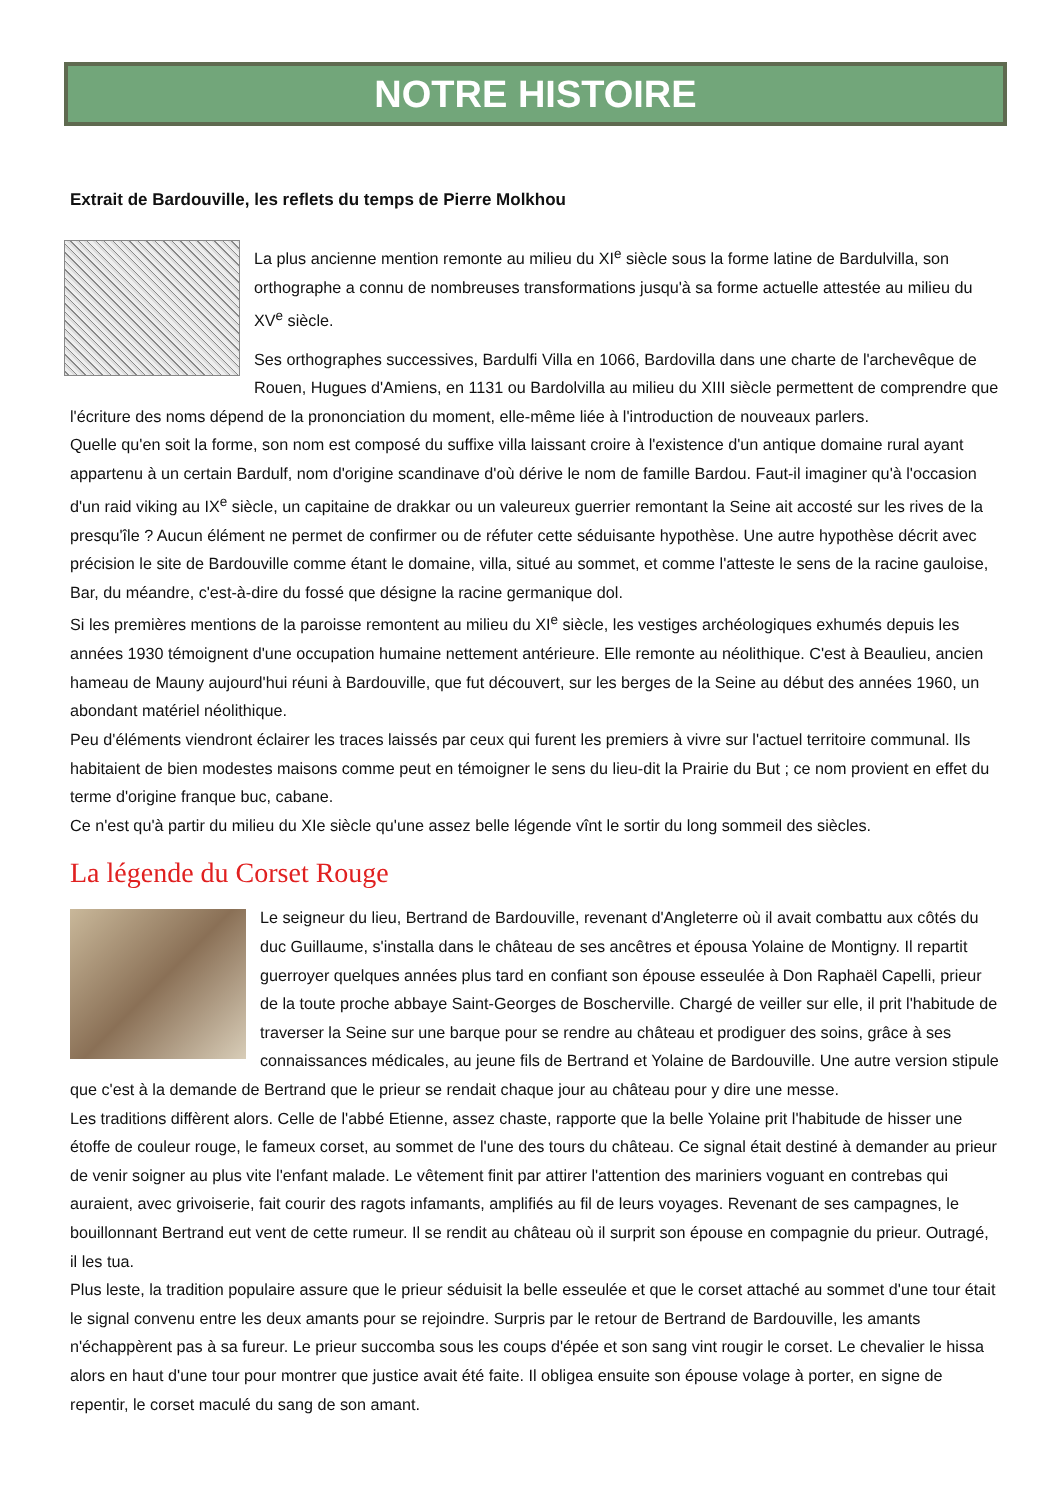NOTRE HISTOIRE
Extrait de Bardouville, les reflets du temps de Pierre Molkhou
La plus ancienne mention remonte au milieu du XI<sup>e</sup> siècle sous la forme latine de Bardulvilla, son orthographe a connu de nombreuses transformations jusqu'à sa forme actuelle attestée au milieu du XV<sup>e</sup> siècle.
Ses orthographes successives, Bardulfi Villa en 1066, Bardovilla dans une charte de l'archevêque de Rouen, Hugues d'Amiens, en 1131 ou Bardolvilla au milieu du XIII siècle permettent de comprendre que l'écriture des noms dépend de la prononciation du moment, elle-même liée à l'introduction de nouveaux parlers.
Quelle qu'en soit la forme, son nom est composé du suffixe villa laissant croire à l'existence d'un antique domaine rural ayant appartenu à un certain Bardulf, nom d'origine scandinave d'où dérive le nom de famille Bardou. Faut-il imaginer qu'à l'occasion d'un raid viking au IX<sup>e</sup> siècle, un capitaine de drakkar ou un valeureux guerrier remontant la Seine ait accosté sur les rives de la presqu'île ? Aucun élément ne permet de confirmer ou de réfuter cette séduisante hypothèse. Une autre hypothèse décrit avec précision le site de Bardouville comme étant le domaine, villa, situé au sommet, et comme l'atteste le sens de la racine gauloise, Bar, du méandre, c'est-à-dire du fossé que désigne la racine germanique dol.
Si les premières mentions de la paroisse remontent au milieu du XI<sup>e</sup> siècle, les vestiges archéologiques exhumés depuis les années 1930 témoignent d'une occupation humaine nettement antérieure. Elle remonte au néolithique. C'est à Beaulieu, ancien hameau de Mauny aujourd'hui réuni à Bardouville, que fut découvert, sur les berges de la Seine au début des années 1960, un abondant matériel néolithique.
Peu d'éléments viendront éclairer les traces laissés par ceux qui furent les premiers à vivre sur l'actuel territoire communal. Ils habitaient de bien modestes maisons comme peut en témoigner le sens du lieu-dit la Prairie du But ; ce nom provient en effet du terme d'origine franque buc, cabane.
Ce n'est qu'à partir du milieu du XIe siècle qu'une assez belle légende vînt le sortir du long sommeil des siècles.
La légende du Corset Rouge
Le seigneur du lieu, Bertrand de Bardouville, revenant d'Angleterre où il avait combattu aux côtés du duc Guillaume, s'installa dans le château de ses ancêtres et épousa Yolaine de Montigny. Il repartit guerroyer quelques années plus tard en confiant son épouse esseulée à Don Raphaël Capelli, prieur de la toute proche abbaye Saint-Georges de Boscherville. Chargé de veiller sur elle, il prit l'habitude de traverser la Seine sur une barque pour se rendre au château et prodiguer des soins, grâce à ses connaissances médicales, au jeune fils de Bertrand et Yolaine de Bardouville. Une autre version stipule que c'est à la demande de Bertrand que le prieur se rendait chaque jour au château pour y dire une messe.
Les traditions diffèrent alors. Celle de l'abbé Etienne, assez chaste, rapporte que la belle Yolaine prit l'habitude de hisser une étoffe de couleur rouge, le fameux corset, au sommet de l'une des tours du château. Ce signal était destiné à demander au prieur de venir soigner au plus vite l'enfant malade. Le vêtement finit par attirer l'attention des mariniers voguant en contrebas qui auraient, avec grivoiserie, fait courir des ragots infamants, amplifiés au fil de leurs voyages. Revenant de ses campagnes, le bouillonnant Bertrand eut vent de cette rumeur. Il se rendit au château où il surprit son épouse en compagnie du prieur. Outragé, il les tua.
Plus leste, la tradition populaire assure que le prieur séduisit la belle esseulée et que le corset attaché au sommet d'une tour était le signal convenu entre les deux amants pour se rejoindre. Surpris par le retour de Bertrand de Bardouville, les amants n'échappèrent pas à sa fureur. Le prieur succomba sous les coups d'épée et son sang vint rougir le corset. Le chevalier le hissa alors en haut d'une tour pour montrer que justice avait été faite. Il obligea ensuite son épouse volage à porter, en signe de repentir, le corset maculé du sang de son amant.